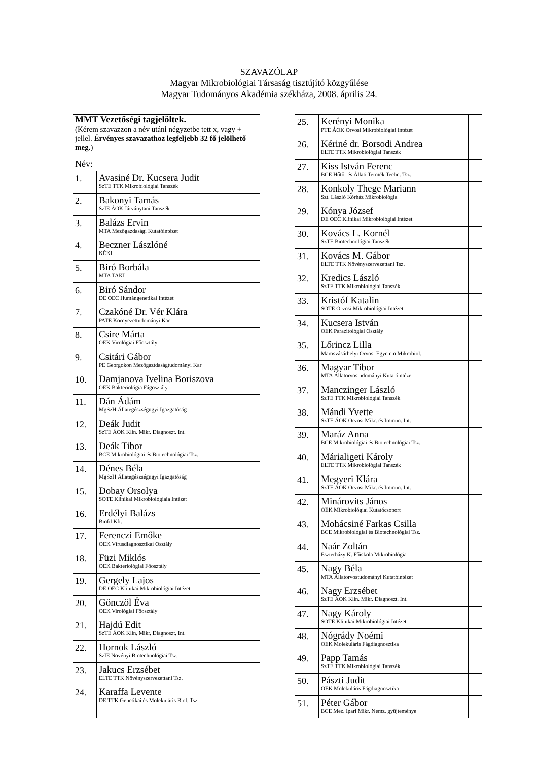SZAVAZÓLAP
Magyar Mikrobiológiai Társaság tisztújító közgyűlése
Magyar Tudományos Akadémia székháza, 2008. április 24.
| MMT Vezetőségi tagjelöltek. (Kérem szavazzon a név utáni négyzetbe tett x, vagy + jellel. Érvényes szavazathoz legfeljebb 32 fő jelölhető meg. ) | | |
| Név: | | |
| 1. | Avasiné Dr. Kucsera Judit SzTE TTK Mikrobiológiai Tanszék | |
| 2. | Bakonyi Tamás SzIE ÁOK Járványtani Tanszék | |
| 3. | Balázs Ervin MTA Mezőgazdasági Kutatóintézet | |
| 4. | Beczner Lászlóné KÉKI | |
| 5. | Biró Borbála MTA TAKI | |
| 6. | Biró Sándor DE OEC Humángenetikai Intézet | |
| 7. | Czakóné Dr. Vér Klára PATE Környezettudományi Kar | |
| 8. | Csire Márta OEK Virológiai Főosztály | |
| 9. | Csitári Gábor PE Georgokon Mezőgaztdaságtudományi Kar | |
| 10. | Damjanova Ivelina Boriszova OEK Bakteriológia Fágosztály | |
| 11. | Dán Ádám MgSzH Állategészségügyi Igazgatóság | |
| 12. | Deák Judit SzTE ÁOK Klin. Mikr. Diagnoszt. Int. | |
| 13. | Deák Tibor BCE Mikrobiológiai és Biotechnológiai Tsz. | |
| 14. | Dénes Béla MgSzH Állategészségügyi Igazgatóság | |
| 15. | Dobay Orsolya SOTE Klinikai Mikrobiológiaia Intézet | |
| 16. | Erdélyi Balázs Biofil Kft. | |
| 17. | Ferenczi Emőke OEK Vírusdiagnosztikai Osztály | |
| 18. | Füzi Miklós OEK Bakteriológiai Főosztály | |
| 19. | Gergely Lajos DE OEC Klinikai Mikrobiológiai Intézet | |
| 20. | Gönczöl Éva OEK Virológiai Főosztály | |
| 21. | Hajdú Edit SzTE ÁOK Klin. Mikr. Diagnoszt. Int. | |
| 22. | Hornok László SzIE Növényi Biotechnológiai Tsz. | |
| 23. | Jakucs Erzsébet ELTE TTK Növényszervezettani Tsz. | |
| 24. | Karaffa Levente DE TTK Genetikai és Molekuláris Biol. Tsz. | |
| 25. | Kerényi Monika PTE ÁOK Orvosi Mikrobiológiai Intézet | |
| 26. | Kériné dr. Borsodi Andrea ELTE TTK Mikrobiológiai Tanszék | |
| 27. | Kiss István Ferenc BCE Hűtő- és Állati Termék Techn. Tsz. | |
| 28. | Konkoly Thege Mariann Szt. László Kórház Mikrobiológia | |
| 29. | Kónya József DE OEC Klinikai Mikrobiológiai Intézet | |
| 30. | Kovács L. Kornél SzTE Biotechnológiai Tanszék | |
| 31. | Kovács M. Gábor ELTE TTK Növényszervezettani Tsz. | |
| 32. | Kredics László SzTE TTK Mikrobiológiai Tanszék | |
| 33. | Kristóf Katalin SOTE Orvosi Mikrobiológiai Intézet | |
| 34. | Kucsera István OEK Parazitológiai Osztály | |
| 35. | Lőrincz Lilla Marosvásárhelyi Orvosi Egyetem Mikrobiol. | |
| 36. | Magyar Tibor MTA Állatorvostudományi Kutatóintézet | |
| 37. | Manczinger László SzTE TTK Mikrobiológiai Tanszék | |
| 38. | Mándi Yvette SzTE ÁOK Orvosi Mikr. és Immun. Int. | |
| 39. | Maráz Anna BCE Mikrobiológiai és Biotechnológiai Tsz. | |
| 40. | Márialigeti Károly ELTE TTK Mikrobiológiai Tanszék | |
| 41. | Megyeri Klára SzTE ÁOK Orvosi Mikr. és Immun. Int. | |
| 42. | Minárovits János OEK Mikrobiológiai Kutatócsoport | |
| 43. | Mohácsiné Farkas Csilla BCE Mikrobiológiai és Biotechnológiai Tsz. | |
| 44. | Naár Zoltán Eszterházy K. Főiskola Mikrobiológia | |
| 45. | Nagy Béla MTA Állatorvostudományi Kutatóintézet | |
| 46. | Nagy Erzsébet SzTE ÁOK Klin. Mikr. Diagnoszt. Int. | |
| 47. | Nagy Károly SOTE Klinikai Mikrobiológiai Intézet | |
| 48. | Nógrády Noémi OEK Molekuláris Fágdiagnosztika | |
| 49. | Papp Tamás SzTE TTK Mikrobiológiai Tanszék | |
| 50. | Pászti Judit OEK Molekuláris Fágdiagnosztika | |
| 51. | Péter Gábor BCE Mez. Ipari Mikr. Nemz. gyűjteménye | |